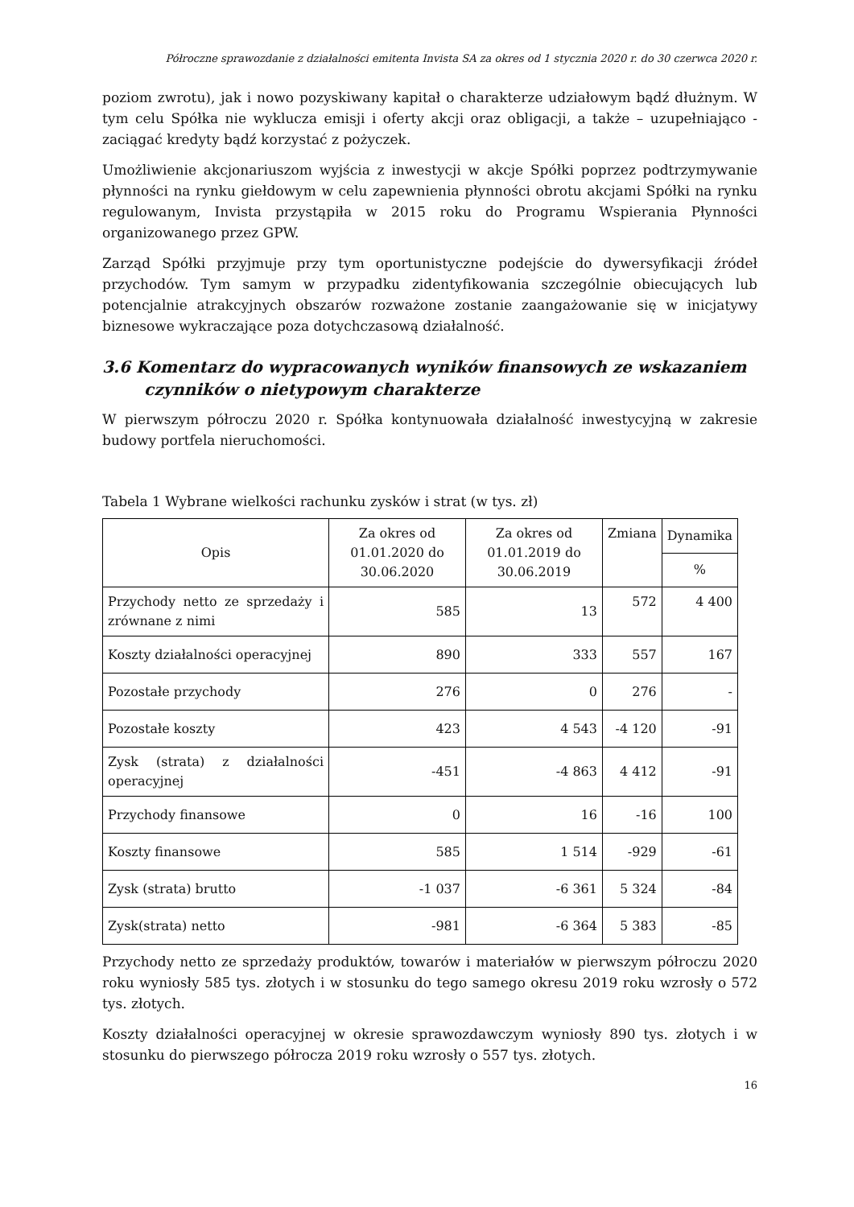Półroczne sprawozdanie z działalności emitenta Invista SA za okres od 1 stycznia 2020 r. do 30 czerwca 2020 r.
poziom zwrotu), jak i nowo pozyskiwany kapitał o charakterze udziałowym bądź dłużnym. W tym celu Spółka nie wyklucza emisji i oferty akcji oraz obligacji, a także – uzupełniająco - zaciągać kredyty bądź korzystać z pożyczek.
Umożliwienie akcjonariuszom wyjścia z inwestycji w akcje Spółki poprzez podtrzymywanie płynności na rynku giełdowym w celu zapewnienia płynności obrotu akcjami Spółki na rynku regulowanym, Invista przystąpiła w 2015 roku do Programu Wspierania Płynności organizowanego przez GPW.
Zarząd Spółki przyjmuje przy tym oportunistyczne podejście do dywersyfikacji źródeł przychodów. Tym samym w przypadku zidentyfikowania szczególnie obiecujących lub potencjalnie atrakcyjnych obszarów rozważone zostanie zaangażowanie się w inicjatywy biznesowe wykraczające poza dotychczasową działalność.
3.6 Komentarz do wypracowanych wyników finansowych ze wskazaniem czynników o nietypowym charakterze
W pierwszym półroczu 2020 r. Spółka kontynuowała działalność inwestycyjną w zakresie budowy portfela nieruchomości.
Tabela 1 Wybrane wielkości rachunku zysków i strat (w tys. zł)
| Opis | Za okres od 01.01.2020 do 30.06.2020 | Za okres od 01.01.2019 do 30.06.2019 | Zmiana | Dynamika |
| --- | --- | --- | --- | --- |
| | | | | % |
| Przychody netto ze sprzedaży i zrównane z nimi | 585 | 13 | 572 | 4 400 |
| Koszty działalności operacyjnej | 890 | 333 | 557 | 167 |
| Pozostałe przychody | 276 | 0 | 276 | - |
| Pozostałe koszty | 423 | 4 543 | -4 120 | -91 |
| Zysk (strata) z działalności operacyjnej | -451 | -4 863 | 4 412 | -91 |
| Przychody finansowe | 0 | 16 | -16 | 100 |
| Koszty finansowe | 585 | 1 514 | -929 | -61 |
| Zysk (strata) brutto | -1 037 | -6 361 | 5 324 | -84 |
| Zysk(strata) netto | -981 | -6 364 | 5 383 | -85 |
Przychody netto ze sprzedaży produktów, towarów i materiałów w pierwszym półroczu 2020 roku wyniosły 585 tys. złotych i w stosunku do tego samego okresu 2019 roku wzrosły o 572 tys. złotych.
Koszty działalności operacyjnej w okresie sprawozdawczym wyniosły 890 tys. złotych i w stosunku do pierwszego półrocza 2019 roku wzrosły o 557 tys. złotych.
16